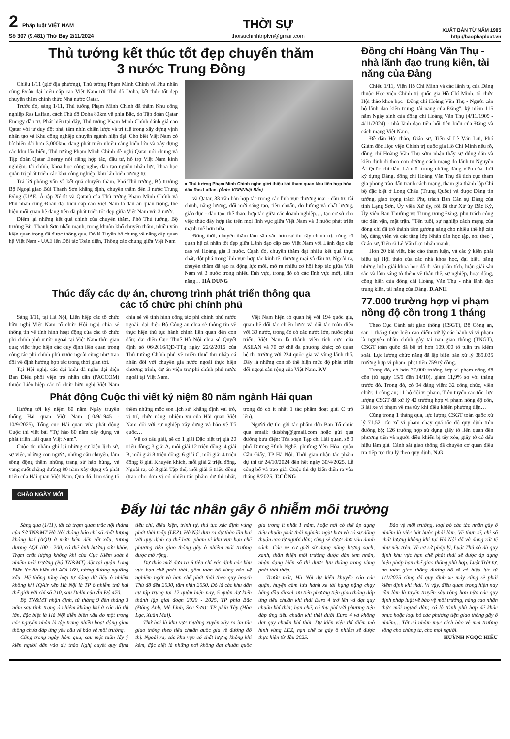2 Pháp luật VIỆT NAM
Số 307 (9.481) Thứ Bảy 2/11/2024
THỜI SỰ
thoisuchinhtriplvn@gmail.com
XUẤT BẢN TỪ NĂM 1985
http://baophapluat.vn
Thủ tướng kết thúc tốt đẹp chuyến thăm
3 nước Trung Đông
Chiều 1/11 (giờ địa phương), Thủ tướng Phạm Minh Chính và Phu nhân cùng Đoàn đại biểu cấp cao Việt Nam rời Thủ đô Doha, kết thúc tốt đẹp chuyến thăm chính thức Nhà nước Qatar.
Trước đó, sáng 1/11, Thủ tướng Phạm Minh Chính đã thăm Khu công nghiệp Ras Laffan, cách Thủ đô Doha 80km về phía Bắc, do Tập đoàn Qatar Energy đầu tư. Phát biểu tại đây, Thủ tướng Phạm Minh Chính đánh giá cao Qatar với tư duy đột phá, tầm nhìn chiến lược và trí tuệ trong xây dựng vịnh nhân tạo và Khu công nghiệp chuyên ngành hiện đại. Cho biết Việt Nam có bờ biển dài hơn 3.000km, đang phát triển nhiều cảng biển lớn và xây dựng các khu lấn biển, Thủ tướng Phạm Minh Chính đề nghị Qatar nói chung và Tập đoàn Qatar Energy nói riêng hợp tác, đầu tư, hỗ trợ Việt Nam kinh nghiệm, tài chính, khoa học công nghệ, đào tạo nguồn nhân lực, khoa học quản trị phát triển các khu công nghiệp, khu lấn biển tương tự.
Trả lời phỏng vấn về kết quả chuyến thăm, Phó Thủ tướng, Bộ trưởng Bộ Ngoại giao Bùi Thanh Sơn khẳng định, chuyến thăm đến 3 nước Trung Đông (UAE, Ả-rập Xê-út và Qatar) của Thủ tướng Phạm Minh Chính và Phu nhân cùng Đoàn đại biểu cấp cao Việt Nam là dấu ấn quan trọng, thể hiện mối quan hệ đang trên đà phát triển tốt đẹp giữa Việt Nam với 3 nước.
Điểm lại những kết quả chính của chuyến thăm, Phó Thủ tướng, Bộ trưởng Bùi Thanh Sơn nhấn mạnh, trong khuôn khổ chuyến thăm, nhiều văn kiện quan trọng đã được thông qua. Đó là Tuyên bố chung về nâng cấp quan hệ Việt Nam - UAE lên Đối tác Toàn diện, Thông cáo chung giữa Việt Nam
● Thủ tướng Phạm Minh Chính nghe giới thiệu khi tham quan khu liên hợp hóa dầu Ras Laffan. (Ảnh: VGP/Nhật Bắc)
và Qatar, 33 văn bản hợp tác trong các lĩnh vực thương mại - đầu tư, tài chính, năng lượng, đổi mới sáng tạo, tiêu chuẩn, đo lường và chất lượng, giáo dục - đào tạo, thể thao, hợp tác giữa các doanh nghiệp…, tạo cơ sở cho việc thúc đẩy hợp tác trên mọi lĩnh vực giữa Việt Nam và 3 nước phát triển mạnh mẽ hơn nữa.
Đồng thời, chuyến thăm làm sâu sắc hơn sự tin cậy chính trị, củng cố quan hệ cá nhân tốt đẹp giữa Lãnh đạo cấp cao Việt Nam với Lãnh đạo cấp cao và Hoàng gia 3 nước. Cạnh đó, chuyến thăm đạt nhiều kết quả thực chất, đột phá trong lĩnh vực hợp tác kinh tế, thương mại và đầu tư. Ngoài ra, chuyến thăm đã tạo ra động lực mới, mở ra nhiều cơ hội hợp tác giữa Việt Nam và 3 nước trong nhiều lĩnh vực, trong đó có các lĩnh vực mới, tiềm năng… HÀ DUNG
Thúc đẩy các dự án, chương trình phát triển thông qua
các tổ chức phi chính phủ
Sáng 1/11, tại Hà Nội, Liên hiệp các tổ chức hữu nghị Việt Nam tổ chức Hội nghị chia sẻ thông tin về tình hình hoạt động của các tổ chức phi chính phủ nước ngoài tại Việt Nam thời gian qua; việc thực hiện các quy định liên quan trong công tác phi chính phủ nước ngoài cũng như trao đổi về định hướng hợp tác trong thời gian tới.
Tại Hội nghị, các đại biểu đã nghe đại diện Ban Điều phối viện trợ nhân dân (PACCOM) thuộc Liên hiệp các tổ chức hữu nghị Việt Nam chia sẻ về tình hình công tác phi chính phủ nước ngoài; đại diện Bộ Công an chia sẻ thông tin về thực hiện thủ tục hành chính liên quan đến con dấu; đại diện Cục Thuế Hà Nội chia sẻ Quyết định số 06/2016/QĐ-TTg ngày 22/2/2016 của Thủ tướng Chính phủ về miễn thuế thu nhập cá nhân đối với chuyên gia nước ngoài thực hiện chương trình, dự án viện trợ phi chính phủ nước ngoài tại Việt Nam.
Việt Nam hiện có quan hệ với 194 quốc gia, quan hệ đối tác chiến lược và đối tác toàn diện với 30 nước, trong đó có các nước lớn, nước phát triển. Việt Nam là thành viên tích cực của ASEAN và 70 cơ chế đa phương khác; có quan hệ thị trường với 224 quốc gia và vùng lãnh thổ. Đây là những con số thể hiện mức độ phát triển đối ngoại sâu rộng của Việt Nam. P.V
Phát động Cuộc thi viết kỷ niệm 80 năm ngành Hải quan
Hướng tới kỷ niệm 80 năm Ngày truyền thống Hải quan Việt Nam (10/9/1945 - 10/9/2025), Tổng cục Hải quan vừa phát động Cuộc thi viết bài “Tự hào 80 năm xây dựng và phát triển Hải quan Việt Nam”.
Cuộc thi nhằm ghi lại những sự kiện lịch sử, sự việc, những con người, những câu chuyện, làm sống động thêm những trang sử hào hùng, vẻ vang suốt chặng đường 80 năm xây dựng và phát triển của Hải quan Việt Nam. Qua đó, làm sáng tỏ thêm những mốc son lịch sử, khẳng định vai trò, vị trí, chức năng, nhiệm vụ của Hải quan Việt Nam đối với sự nghiệp xây dựng và bảo vệ Tổ quốc…
Về cơ cấu giải, sẽ có 1 giải Đặc biệt trị giá 20 triệu đồng; 3 giải A, mỗi giải 12 triệu đồng; 4 giải B, mỗi giải 8 triệu đồng; 6 giải C, mỗi giải 4 triệu đồng; 8 giải Khuyến khích, mỗi giải 2 triệu đồng. Ngoài ra, có 3 giải Tập thể, mỗi giải 5 triệu đồng (trao cho đơn vị có nhiều tác phẩm dự thi nhất, trong đó có ít nhất 1 tác phẩm đoạt giải C trở lên).
Người dự thi gửi tác phẩm đến Ban Tổ chức qua email: tktsbhq@gmail.com hoặc gửi qua đường bưu điện: Tòa soạn Tạp chí Hải quan, số 9 phố Dương Đình Nghệ, phường Yên Hòa, quận Cầu Giấy, TP Hà Nội. Thời gian nhận tác phẩm dự thi từ 24/10/2024 đến hết ngày 30/4/2025. Lễ công bố và trao giải Cuộc thi dự kiến diễn ra vào tháng 8/2025. T.CÔNG
Đồng chí Hoàng Văn Thụ - nhà lãnh đạo trung kiên, tài năng của Đảng
Chiều 1/11, Viện Hồ Chí Minh và các lãnh tụ của Đảng thuộc Học viện Chính trị quốc gia Hồ Chí Minh, tổ chức Hội thảo khoa học "Đồng chí Hoàng Văn Thụ - Người cán bộ lãnh đạo kiên trung, tài năng của Đảng", kỷ niệm 115 năm Ngày sinh của đồng chí Hoàng Văn Thụ (4/11/1909 - 4/11/2024) - nhà lãnh đạo tiền bối tiêu biểu của Đảng và cách mạng Việt Nam.
Đề dẫn Hội thảo, Giáo sư, Tiến sĩ Lê Văn Lợi, Phó Giám đốc Học viện Chính trị quốc gia Hồ Chí Minh nêu rõ, đồng chí Hoàng Văn Thụ sớm nhận thấy sự đúng đắn và kiên định đi theo con đường cách mạng do lãnh tụ Nguyễn Ái Quốc chỉ dẫn. Là một trong những đảng viên của thời kỳ dựng Đảng, đồng chí Hoàng Văn Thụ đã tích cực tham gia phong trào đấu tranh cách mạng, tham gia thành lập Chi bộ đặc biệt ở Long Châu (Trung Quốc) và được Đảng tin tưởng, giao trọng trách Phụ trách Ban Cán sự Đảng của tỉnh Lạng Sơn, Ủy viên Xứ ủy, rồi Bí thư Xứ ủy Bắc Kỳ, Ủy viên Ban Thường vụ Trung ương Đảng, phụ trách công tác dân vận, mặt trận. "Tên tuổi, sự nghiệp cách mạng của đồng chí đã trở thành tấm gương sáng cho nhiều thế hệ cán bộ, đảng viên và các tầng lớp Nhân dân học tập, noi theo", Giáo sư, Tiến sĩ Lê Văn Lợi nhấn mạnh.
Hơn 20 bài viết, báo cáo tham luận, và các ý kiến phát biểu tại Hội thảo của các nhà khoa học, đại biểu bằng những luận giải khoa học đã đi sâu phân tích, luận giải sâu sắc và làm sáng tỏ thêm về thân thế, sự nghiệp, hoạt động, cống hiến của đồng chí Hoàng Văn Thụ - nhà lãnh đạo trung kiên, tài năng của Đảng. Đ.ANH
77.000 trường hợp vi phạm nồng độ cồn trong 1 tháng
Theo Cục Cảnh sát giao thông (CSGT), Bộ Công an, sau 1 tháng thực hiện cao điểm xử lý các hành vi vi phạm là nguyên nhân chính gây tai nạn giao thông (TNGT), CSGT toàn quốc đã bố trí hơn 109.000 tổ tuần tra kiểm soát. Lực lượng chức năng đã lập biên bản xử lý 389.035 trường hợp vi phạm, phạt tiền 759 tỷ đồng.
Trong đó, có hơn 77.000 trường hợp vi phạm nồng độ cồn (từ ngày 15/9 đến 14/10), giảm 11,9% so với tháng trước đó. Trong đó, có 94 đảng viên; 32 công chức, viên chức; 1 công an; 11 bộ đội vi phạm. Trên tuyến cao tốc, lực lượng CSGT đã xử lý 42 trường hợp vi phạm nồng độ cồn, 3 lái xe vi phạm về ma túy khi điều khiển phương tiện…
Cũng trong 1 tháng qua, lực lượng CSGT toàn quốc xử lý 71.521 tài xế vi phạm chạy quá tốc độ quy định trên đường bộ; 126 trường hợp sử dụng giấy tờ liên quan đến phương tiện và người điều khiển bị tẩy xóa, giấy tờ có dấu hiệu làm giả. Cảnh sát giao thông đã chuyển cơ quan điều tra tiếp tục thụ lý theo quy định. N.G
CHÀO NGÀY MỚI
Đẩy lùi tác nhân gây ô nhiễm môi trường
Sáng qua (1/11), tất cả trạm quan trắc nội thành của Sở TN&MT Hà Nội thông báo chỉ số chất lượng không khí (AQI) ở mức kém đến rất xấu, tương đương AQI 100 - 200, có thể ảnh hưởng sức khỏe. Trạm chất lượng không khí của Cục Kiểm soát ô nhiễm môi trường (Bộ TN&MT) đặt tại quận Long Biên lúc 8h hiển thị AQI 169, tương đương ngưỡng xấu. Hệ thống tổng hợp tự động dữ liệu ô nhiễm không khí IQAir xếp Hà Nội là TP ô nhiễm thứ hai thế giới với chỉ số 210, sau Delhi của Ấn Độ 470.
Bộ TN&MT nhận định, từ tháng 9 đến tháng 3 năm sau tình trạng ô nhiễm không khí ở các đô thị lớn, đặc biệt là Hà Nội diễn biến xấu do một trong các nguyên nhân là tập trung nhiều hoạt động giao thông chưa đáp ứng yêu cầu về bảo vệ môi trường.
Cũng trong ngày hôm qua, sau một tuần lấy ý kiến người dân vào dự thảo Nghị quyết quy định tiêu chí, điều kiện, trình tự, thủ tục xác định vùng phát thải thấp (LEZ), Hà Nội đưa ra dự thảo lần hai với quy định cụ thể hơn, phạm vi khu vực hạn chế phương tiện giao thông gây ô nhiễm môi trường được mở rộng.
Dự thảo mới đưa ra 6 tiêu chí xác định các khu vực hạn chế phát thải, gồm toàn bộ vùng bảo vệ nghiêm ngặt và hạn chế phát thải theo quy hoạch Thủ đô đến 2030, tầm nhìn 2050. Đó là các khu dân cư tập trung tại 12 quận hiện nay, 5 quận dự kiến thành lập giai đoạn 2020 - 2025, TP phía Bắc (Đông Anh, Mê Linh, Sóc Sơn); TP phía Tây (Hòa Lạc, Xuân Mai).
Thứ hai là khu vực thường xuyên xảy ra ùn tắc giao thông theo tiêu chuẩn quốc gia về đường đô thị. Ngoài ra, các khu vực có chất lượng không khí kém, đặc biệt là những nơi không đạt chuẩn quốc gia trong ít nhất 1 năm, hoặc nơi có thể áp dụng tiêu chuẩn phát thải nghiêm ngặt hơn và có sự đồng thuận cao từ người dân; cũng sẽ được đưa vào danh sách. Các xe cơ giới sử dụng năng lượng sạch, xanh, thân thiện môi trường được dán tem nhãn, nhận dạng biển số thì được lưu thông trong vùng phát thải thấp.
Trước mắt, Hà Nội dự kiến khuyến cáo các quận, huyện cấm lưu hành xe tải hạng nặng chạy bằng dầu diesel, ưu tiên phương tiện giao thông đáp ứng tiêu chuẩn khí thải Euro 4 trở lên và đạt quy chuẩn khí thải; hạn chế, có thu phí với phương tiện đáp ứng tiêu chuẩn khí thải dưới Euro 4 và không đạt quy chuẩn khí thải. Dự kiến việc thí điểm mô hình vùng LEZ, hạn chế xe gây ô nhiễm sẽ được thực hiện từ đầu 2025.
Bảo vệ môi trường, loại bỏ các tác nhân gây ô nhiễm là việc bắt buộc phải làm. Về thực tế, chỉ số chất lượng không khí tại Hà Nội đã và đang rất tệ như nêu trên. Về cơ sở pháp lý, Luật Thủ đô đã quy định khu vực hạn chế phát thải sẽ được áp dụng biện pháp hạn chế giao thông phù hợp. Luật Trật tự, an toàn giao thông đường bộ sẽ có hiệu lực từ 1/1/2025 cũng đã quy định xe máy cũng sẽ phải kiểm định khí thải. Vì vậy, điều quan trọng hiện nay cần làm là tuyên truyền sâu rộng hơn nữa các quy định pháp luật về bảo vệ môi trường, nâng cao nhận thức mỗi người dân; có lộ trình phù hợp để khắc phục hoặc loại bỏ các phương tiện giao thông gây ô nhiễm… Tất cả nhằm mục đích bảo vệ môi trường sống cho chúng ta, cho mọi người.
HUỲNH NGỌC HIẾU